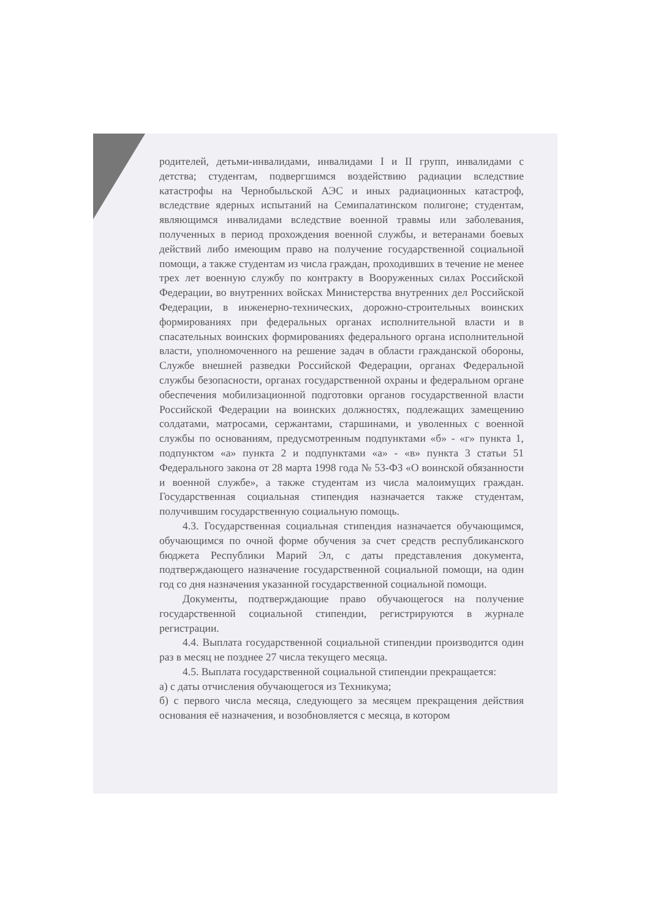родителей, детьми-инвалидами, инвалидами I и II групп, инвалидами с детства; студентам, подвергшимся воздействию радиации вследствие катастрофы на Чернобыльской АЭС и иных радиационных катастроф, вследствие ядерных испытаний на Семипалатинском полигоне; студентам, являющимся инвалидами вследствие военной травмы или заболевания, полученных в период прохождения военной службы, и ветеранами боевых действий либо имеющим право на получение государственной социальной помощи, а также студентам из числа граждан, проходивших в течение не менее трех лет военную службу по контракту в Вооруженных силах Российской Федерации, во внутренних войсках Министерства внутренних дел Российской Федерации, в инженерно-технических, дорожно-строительных воинских формированиях при федеральных органах исполнительной власти и в спасательных воинских формированиях федерального органа исполнительной власти, уполномоченного на решение задач в области гражданской обороны, Службе внешней разведки Российской Федерации, органах Федеральной службы безопасности, органах государственной охраны и федеральном органе обеспечения мобилизационной подготовки органов государственной власти Российской Федерации на воинских должностях, подлежащих замещению солдатами, матросами, сержантами, старшинами, и уволенных с военной службы по основаниям, предусмотренным подпунктами «б» - «г» пункта 1, подпунктом «а» пункта 2 и подпунктами «а» - «в» пункта 3 статьи 51 Федерального закона от 28 марта 1998 года № 53-ФЗ «О воинской обязанности и военной службе», а также студентам из числа малоимущих граждан. Государственная социальная стипендия назначается также студентам, получившим государственную социальную помощь.
4.3. Государственная социальная стипендия назначается обучающимся, обучающимся по очной форме обучения за счет средств республиканского бюджета Республики Марий Эл, с даты представления документа, подтверждающего назначение государственной социальной помощи, на один год со дня назначения указанной государственной социальной помощи.
Документы, подтверждающие право обучающегося на получение государственной социальной стипендии, регистрируются в журнале регистрации.
4.4. Выплата государственной социальной стипендии производится один раз в месяц не позднее 27 числа текущего месяца.
4.5. Выплата государственной социальной стипендии прекращается:
а) с даты отчисления обучающегося из Техникума;
б) с первого числа месяца, следующего за месяцем прекращения действия основания её назначения, и возобновляется с месяца, в котором